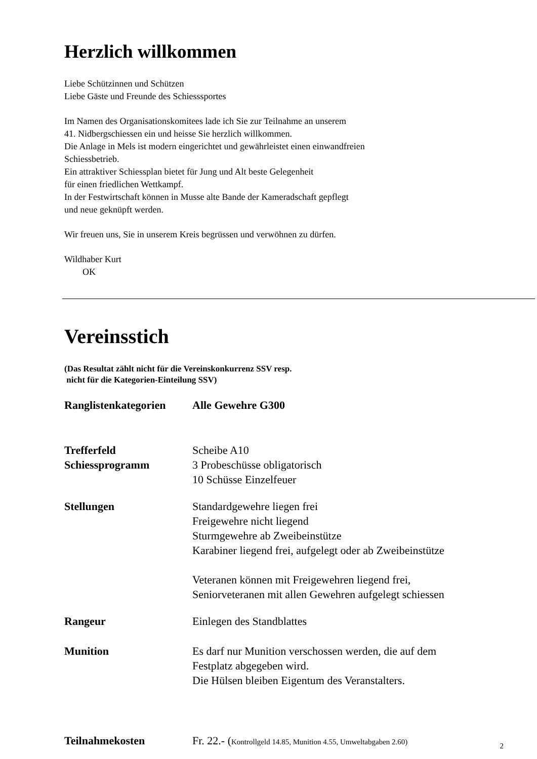Herzlich willkommen
Liebe Schützinnen und Schützen
Liebe Gäste und Freunde des Schiesssportes
Im Namen des Organisationskomitees lade ich Sie zur Teilnahme an unserem
41. Nidbergschiessen ein und heisse Sie herzlich willkommen.
Die Anlage in Mels ist modern eingerichtet und gewährleistet einen einwandfreien
Schiessbetrieb.
Ein attraktiver Schiessplan bietet für Jung und Alt beste Gelegenheit
für einen friedlichen Wettkampf.
In der Festwirtschaft können in Musse alte Bande der Kameradschaft gepflegt
und neue geknüpft werden.
Wir freuen uns, Sie in unserem Kreis begrüssen und verwöhnen zu dürfen.
Wildhaber Kurt
OK
Vereinsstich
(Das Resultat zählt nicht für die Vereinskonkurrenz SSV resp.
nicht für die Kategorien-Einteilung SSV)
| Ranglistenkategorien | Alle Gewehre G300 |
| Trefferfeld | Scheibe A10 |
| Schiessprogramm | 3 Probeschüsse obligatorisch 10 Schüsse Einzelfeuer |
| Stellungen | Standardgewehre liegen frei Freigewehre nicht liegend Sturmgewehre ab Zweibeinstütze Karabiner liegend frei, aufgelegt oder ab Zweibeinstütze Veteranen können mit Freigewehren liegend frei, Seniorveteranen mit allen Gewehren aufgelegt schiessen |
| Rangeur | Einlegen des Standblattes |
| Munition | Es darf nur Munition verschossen werden, die auf dem Festplatz abgegeben wird. Die Hülsen bleiben Eigentum des Veranstalters. |
| Teilnahmekosten | Fr. 22.- ( Kontrollgeld 14.85, Munition 4.55, Umweltabgaben 2.60) |
2